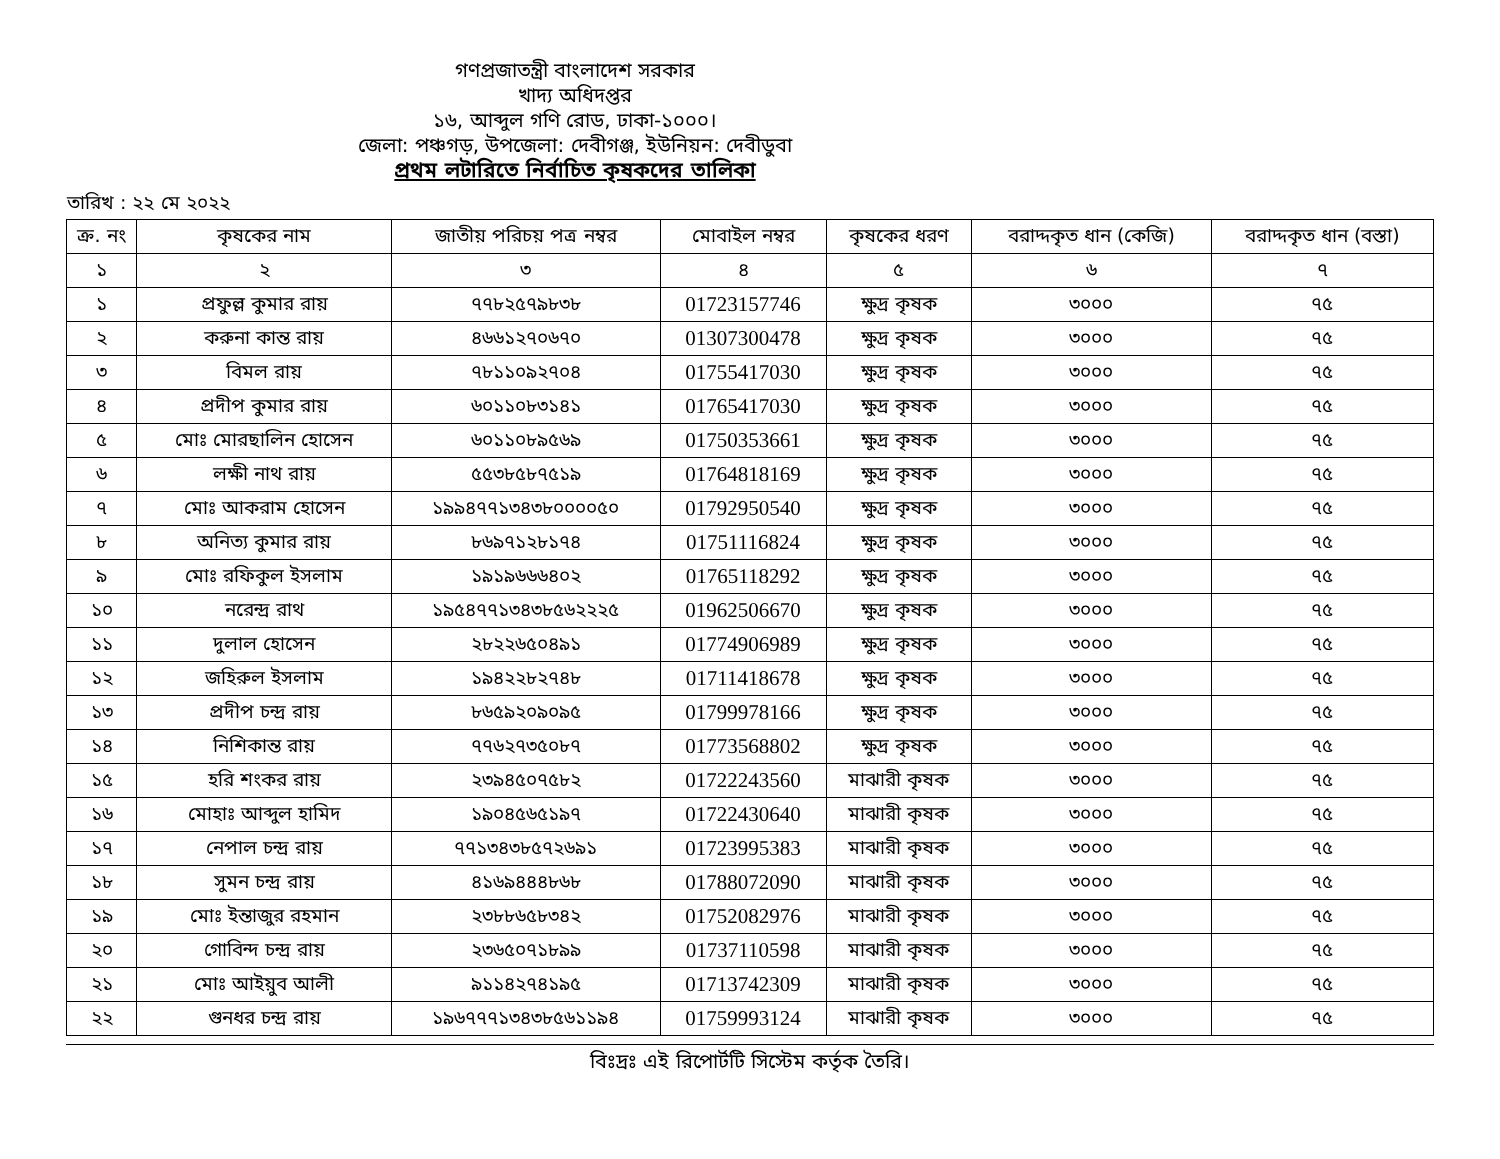গণপ্রজাতন্ত্রী বাংলাদেশ সরকার
খাদ্য অধিদপ্তর
১৬, আব্দুল গণি রোড, ঢাকা-১০০০।
জেলা: পঞ্চগড়, উপজেলা: দেবীগঞ্জ, ইউনিয়ন: দেবীডুবা
প্রথম লটারিতে নির্বাচিত কৃষকদের তালিকা
তারিখ : ২২ মে ২০২২
| ক্র. নং | কৃষকের নাম | জাতীয় পরিচয় পত্র নম্বর | মোবাইল নম্বর | কৃষকের ধরণ | বরাদ্দকৃত ধান (কেজি) | বরাদ্দকৃত ধান (বস্তা) |
| --- | --- | --- | --- | --- | --- | --- |
| ১ | ২ | ৩ | ৪ | ৫ | ৬ | ৭ |
| ১ | প্রফুল্ল কুমার রায় | ৭৭৮২৫৭৯৮৩৮ | 01723157746 | ক্ষুদ্র কৃষক | ৩০০০ | ৭৫ |
| ২ | করুনা কান্ত রায় | ৪৬৬১২৭০৬৭০ | 01307300478 | ক্ষুদ্র কৃষক | ৩০০০ | ৭৫ |
| ৩ | বিমল রায় | ৭৮১১০৯২৭০৪ | 01755417030 | ক্ষুদ্র কৃষক | ৩০০০ | ৭৫ |
| ৪ | প্রদীপ কুমার রায় | ৬০১১০৮৩১৪১ | 01765417030 | ক্ষুদ্র কৃষক | ৩০০০ | ৭৫ |
| ৫ | মোঃ মোরছালিন হোসেন | ৬০১১০৮৯৫৬৯ | 01750353661 | ক্ষুদ্র কৃষক | ৩০০০ | ৭৫ |
| ৬ | লক্ষী নাথ রায় | ৫৫৩৮৫৮৭৫১৯ | 01764818169 | ক্ষুদ্র কৃষক | ৩০০০ | ৭৫ |
| ৭ | মোঃ আকরাম হোসেন | ১৯৯৪৭৭১৩৪৩৮০০০০৫০ | 01792950540 | ক্ষুদ্র কৃষক | ৩০০০ | ৭৫ |
| ৮ | অনিত্য কুমার রায় | ৮৬৯৭১২৮১৭৪ | 01751116824 | ক্ষুদ্র কৃষক | ৩০০০ | ৭৫ |
| ৯ | মোঃ রফিকুল ইসলাম | ১৯১৯৬৬৬৪০২ | 01765118292 | ক্ষুদ্র কৃষক | ৩০০০ | ৭৫ |
| ১০ | নরেন্দ্র রাথ | ১৯৫৪৭৭১৩৪৩৮৫৬২২২৫ | 01962506670 | ক্ষুদ্র কৃষক | ৩০০০ | ৭৫ |
| ১১ | দুলাল হোসেন | ২৮২২৬৫০৪৯১ | 01774906989 | ক্ষুদ্র কৃষক | ৩০০০ | ৭৫ |
| ১২ | জহিরুল ইসলাম | ১৯৪২২৮২৭৪৮ | 01711418678 | ক্ষুদ্র কৃষক | ৩০০০ | ৭৫ |
| ১৩ | প্রদীপ চন্দ্র রায় | ৮৬৫৯২০৯০৯৫ | 01799978166 | ক্ষুদ্র কৃষক | ৩০০০ | ৭৫ |
| ১৪ | নিশিকান্ত রায় | ৭৭৬২৭৩৫০৮৭ | 01773568802 | ক্ষুদ্র কৃষক | ৩০০০ | ৭৫ |
| ১৫ | হরি শংকর রায় | ২৩৯৪৫০৭৫৮২ | 01722243560 | মাঝারী কৃষক | ৩০০০ | ৭৫ |
| ১৬ | মোহাঃ আব্দুল হামিদ | ১৯০৪৫৬৫১৯৭ | 01722430640 | মাঝারী কৃষক | ৩০০০ | ৭৫ |
| ১৭ | নেপাল চন্দ্র রায় | ৭৭১৩৪৩৮৫৭২৬৯১ | 01723995383 | মাঝারী কৃষক | ৩০০০ | ৭৫ |
| ১৮ | সুমন চন্দ্র রায় | ৪১৬৯৪৪৪৮৬৮ | 01788072090 | মাঝারী কৃষক | ৩০০০ | ৭৫ |
| ১৯ | মোঃ ইন্তাজুর রহমান | ২৩৮৮৬৫৮৩৪২ | 01752082976 | মাঝারী কৃষক | ৩০০০ | ৭৫ |
| ২০ | গোবিন্দ চন্দ্র রায় | ২৩৬৫০৭১৮৯৯ | 01737110598 | মাঝারী কৃষক | ৩০০০ | ৭৫ |
| ২১ | মোঃ আইয়ুব আলী | ৯১১৪২৭৪১৯৫ | 01713742309 | মাঝারী কৃষক | ৩০০০ | ৭৫ |
| ২২ | গুনধর চন্দ্র রায় | ১৯৬৭৭৭১৩৪৩৮৫৬১১৯৪ | 01759993124 | মাঝারী কৃষক | ৩০০০ | ৭৫ |
বিঃদ্রঃ এই রিপোর্টটি সিস্টেম কর্তৃক তৈরি।